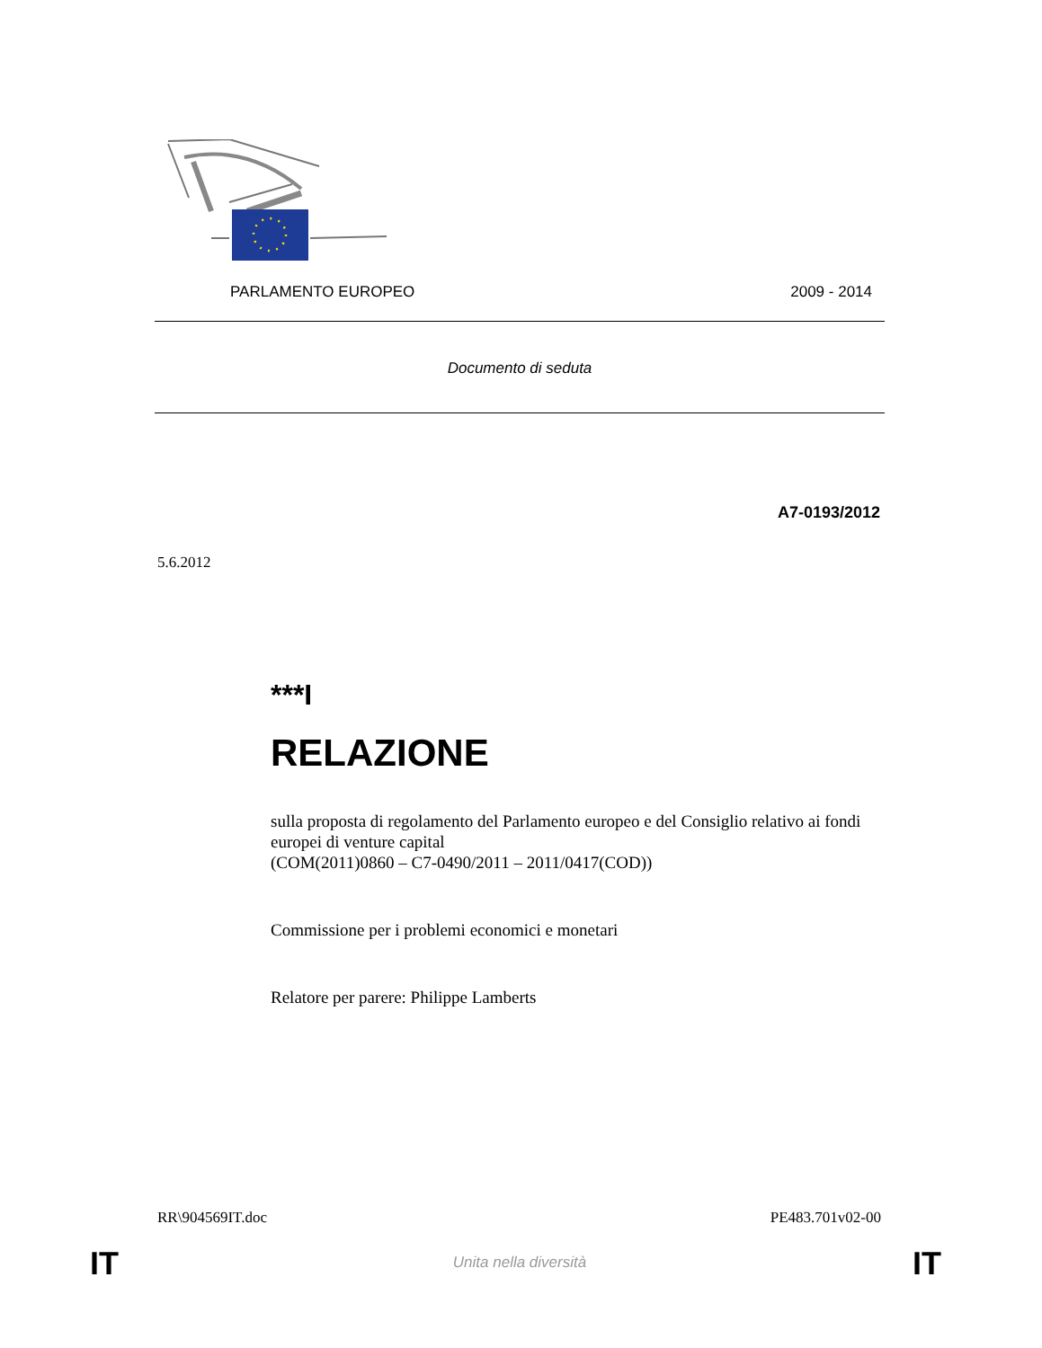PARLAMENTO EUROPEO 2009 - 2014
Documento di seduta
A7-0193/2012
5.6.2012
***I
RELAZIONE
sulla proposta di regolamento del Parlamento europeo e del Consiglio relativo ai fondi europei di venture capital
(COM(2011)0860 – C7-0490/2011 – 2011/0417(COD))
Commissione per i problemi economici e monetari
Relatore per parere: Philippe Lamberts
RR\904569IT.doc PE483.701v02-00
IT Unita nella diversità IT